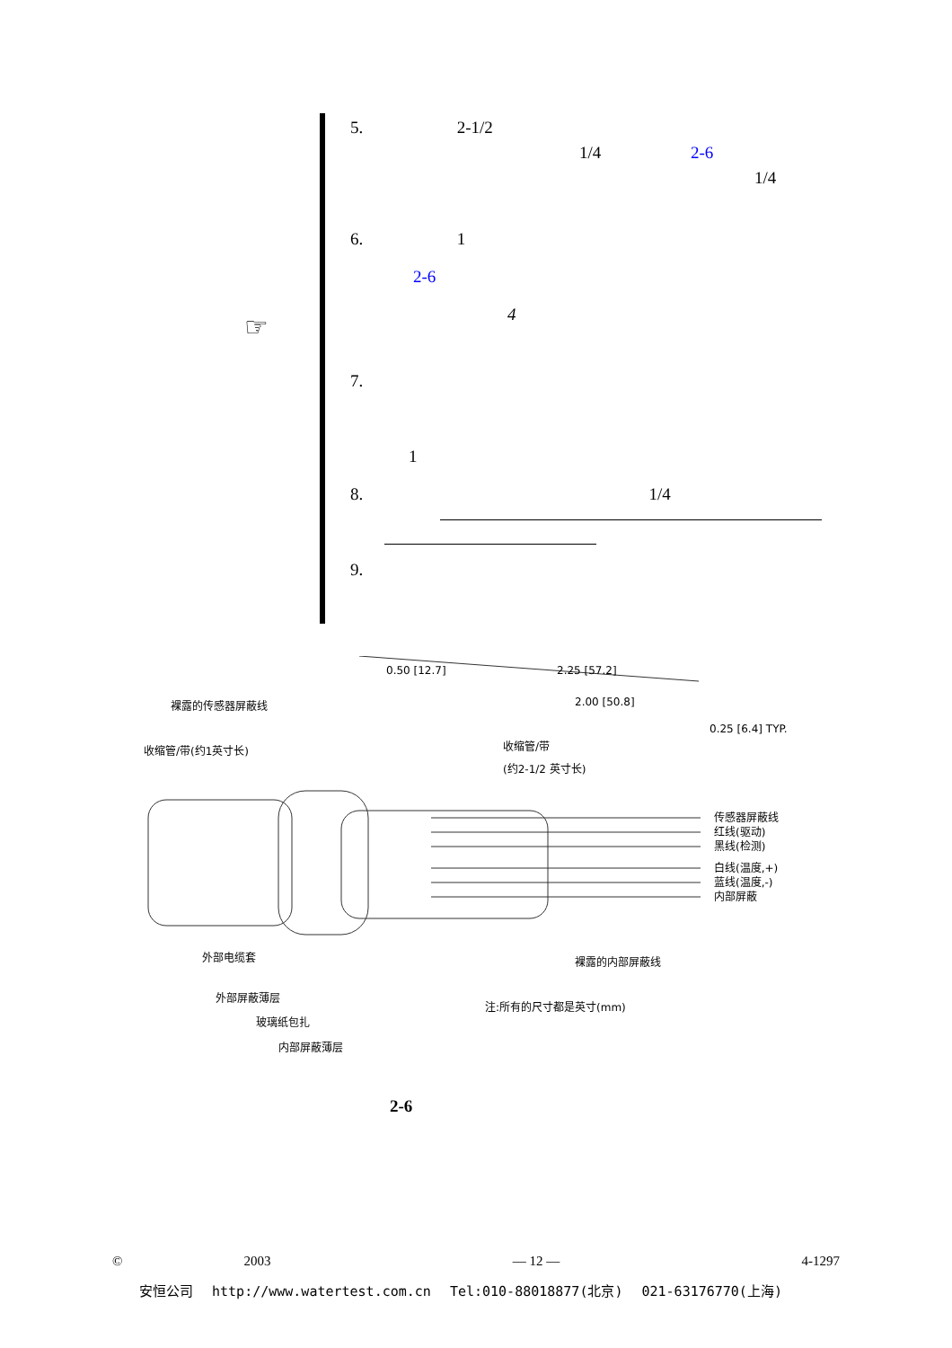☞
5. 2-1/2
1/4 2-6
1/4
6. 1
2-6
4
7.
1
8. 1/4
9.
裸露的传感器屏蔽线
收缩管/带(约1英寸长)
收缩管/带
(约2-1/2 英寸长)
0.50 [12.7]
2.25 [57.2]
2.00 [50.8]
0.25 [6.4] TYP.
传感器屏蔽线
红线(驱动)
黑线(检测)
白线(温度,+)
蓝线(温度,-)
内部屏蔽
外部电缆套
裸露的内部屏蔽线
外部屏蔽薄层
注:所有的尺寸都是英寸(mm)
玻璃纸包扎
内部屏蔽薄层
2-6
© 2003 — 12 — 4-1297
安恒公司 http://www.watertest.com.cn Tel:010-88018877(北京) 021-63176770(上海)